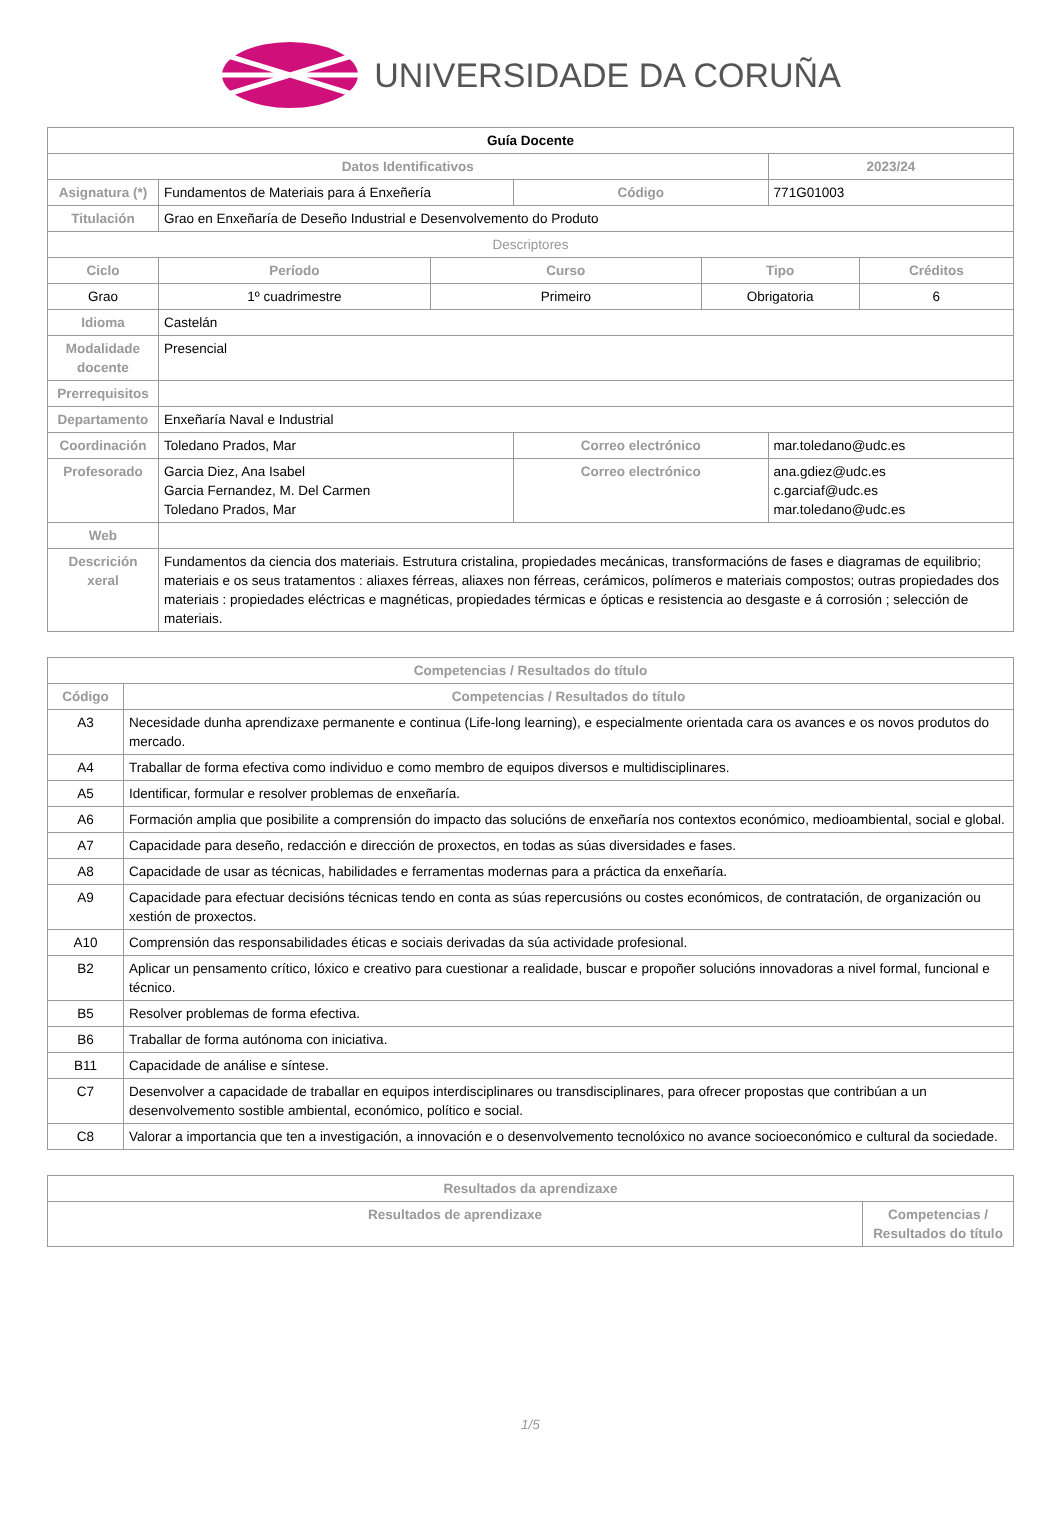UNIVERSIDADE DA CORUÑA
| Guía Docente | | | | | | |
| Datos Identificativos | | | | | 2023/24 | |
| Asignatura (*) | Fundamentos de Materiais para á Enxeñería | | Código | | 771G01003 | |
| Titulación | Grao en Enxeñaría de Deseño Industrial e Desenvolvemento do Produto | | | | | |
| Descriptores | | | | | | |
| Ciclo | Período | Curso | | Tipo | | Créditos |
| Grao | 1º cuadrimestre | Primeiro | | Obrigatoria | | 6 |
| Idioma | Castelán | | | | | |
| Modalidade docente | Presencial | | | | | |
| Prerrequisitos | | | | | | |
| Departamento | Enxeñaría Naval e Industrial | | | | | |
| Coordinación | Toledano Prados, Mar | | Correo electrónico | | mar.toledano@udc.es | |
| Profesorado | Garcia Diez, Ana Isabel Garcia Fernandez, M. Del Carmen Toledano Prados, Mar | | Correo electrónico | | ana.gdiez@udc.es c.garciaf@udc.es mar.toledano@udc.es | |
| Web | | | | | | |
| Descrición xeral | Fundamentos da ciencia dos materiais. Estrutura cristalina, propiedades mecánicas, transformacións de fases e diagramas de equilibrio; materiais e os seus tratamentos : aliaxes férreas, aliaxes non férreas, cerámicos, polímeros e materiais compostos; outras propiedades dos materiais : propiedades eléctricas e magnéticas, propiedades térmicas e ópticas e resistencia ao desgaste e á corrosión ; selección de materiais. | | | | | |
| Competencias / Resultados do título | |
| --- | --- |
| Código | Competencias / Resultados do título |
| A3 | Necesidade dunha aprendizaxe permanente e continua (Life-long learning), e especialmente orientada cara os avances e os novos produtos do mercado. |
| A4 | Traballar de forma efectiva como individuo e como membro de equipos diversos e multidisciplinares. |
| A5 | Identificar, formular e resolver problemas de enxeñaría. |
| A6 | Formación amplia que posibilite a comprensión do impacto das solucións de enxeñaría nos contextos económico, medioambiental, social e global. |
| A7 | Capacidade para deseño, redacción e dirección de proxectos, en todas as súas diversidades e fases. |
| A8 | Capacidade de usar as técnicas, habilidades e ferramentas modernas para a práctica da enxeñaría. |
| A9 | Capacidade para efectuar decisións técnicas tendo en conta as súas repercusións ou costes económicos, de contratación, de organización ou xestión de proxectos. |
| A10 | Comprensión das responsabilidades éticas e sociais derivadas da súa actividade profesional. |
| B2 | Aplicar un pensamento crítico, lóxico e creativo para cuestionar a realidade, buscar e propoñer solucións innovadoras a nivel formal, funcional e técnico. |
| B5 | Resolver problemas de forma efectiva. |
| B6 | Traballar de forma autónoma con iniciativa. |
| B11 | Capacidade de análise e síntese. |
| C7 | Desenvolver a capacidade de traballar en equipos interdisciplinares ou transdisciplinares, para ofrecer propostas que contribúan a un desenvolvemento sostible ambiental, económico, político e social. |
| C8 | Valorar a importancia que ten a investigación, a innovación e o desenvolvemento tecnolóxico no avance socioeconómico e cultural da sociedade. |
| Resultados da aprendizaxe | |
| --- | --- |
| Resultados de aprendizaxe | Competencias / Resultados do título |
1/5